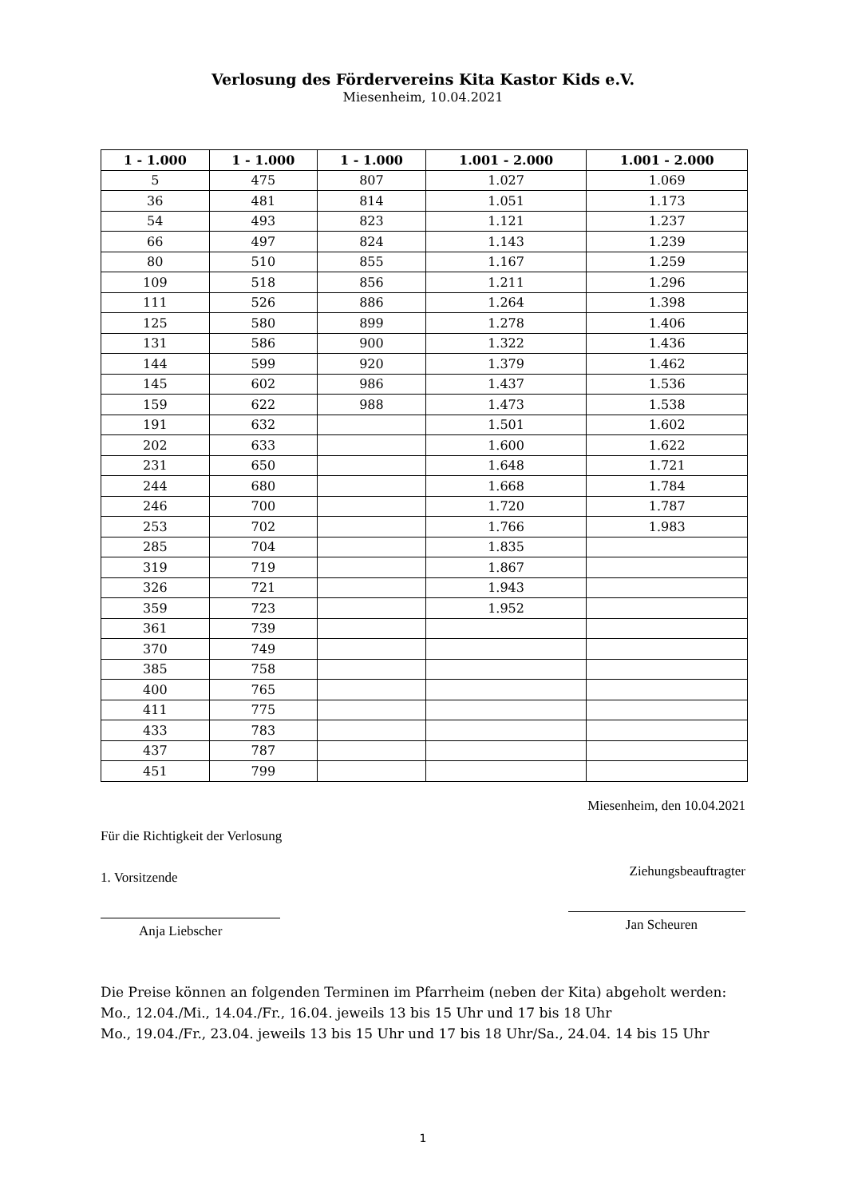Verlosung des Fördervereins Kita Kastor Kids e.V.
Miesenheim, 10.04.2021
| 1 - 1.000 | 1 - 1.000 | 1 - 1.000 | 1.001 - 2.000 | 1.001 - 2.000 |
| --- | --- | --- | --- | --- |
| 5 | 475 | 807 | 1.027 | 1.069 |
| 36 | 481 | 814 | 1.051 | 1.173 |
| 54 | 493 | 823 | 1.121 | 1.237 |
| 66 | 497 | 824 | 1.143 | 1.239 |
| 80 | 510 | 855 | 1.167 | 1.259 |
| 109 | 518 | 856 | 1.211 | 1.296 |
| 111 | 526 | 886 | 1.264 | 1.398 |
| 125 | 580 | 899 | 1.278 | 1.406 |
| 131 | 586 | 900 | 1.322 | 1.436 |
| 144 | 599 | 920 | 1.379 | 1.462 |
| 145 | 602 | 986 | 1.437 | 1.536 |
| 159 | 622 | 988 | 1.473 | 1.538 |
| 191 | 632 | | 1.501 | 1.602 |
| 202 | 633 | | 1.600 | 1.622 |
| 231 | 650 | | 1.648 | 1.721 |
| 244 | 680 | | 1.668 | 1.784 |
| 246 | 700 | | 1.720 | 1.787 |
| 253 | 702 | | 1.766 | 1.983 |
| 285 | 704 | | 1.835 | |
| 319 | 719 | | 1.867 | |
| 326 | 721 | | 1.943 | |
| 359 | 723 | | 1.952 | |
| 361 | 739 | | | |
| 370 | 749 | | | |
| 385 | 758 | | | |
| 400 | 765 | | | |
| 411 | 775 | | | |
| 433 | 783 | | | |
| 437 | 787 | | | |
| 451 | 799 | | | |
Für die Richtigkeit der Verlosung
1. Vorsitzende
Anja Liebscher
Miesenheim, den 10.04.2021
Ziehungsbeauftragter
Jan Scheuren
Die Preise können an folgenden Terminen im Pfarrheim (neben der Kita) abgeholt werden:
Mo., 12.04./Mi., 14.04./Fr., 16.04. jeweils 13 bis 15 Uhr und 17 bis 18 Uhr
Mo., 19.04./Fr., 23.04. jeweils 13 bis 15 Uhr und 17 bis 18 Uhr/Sa., 24.04. 14 bis 15 Uhr
1